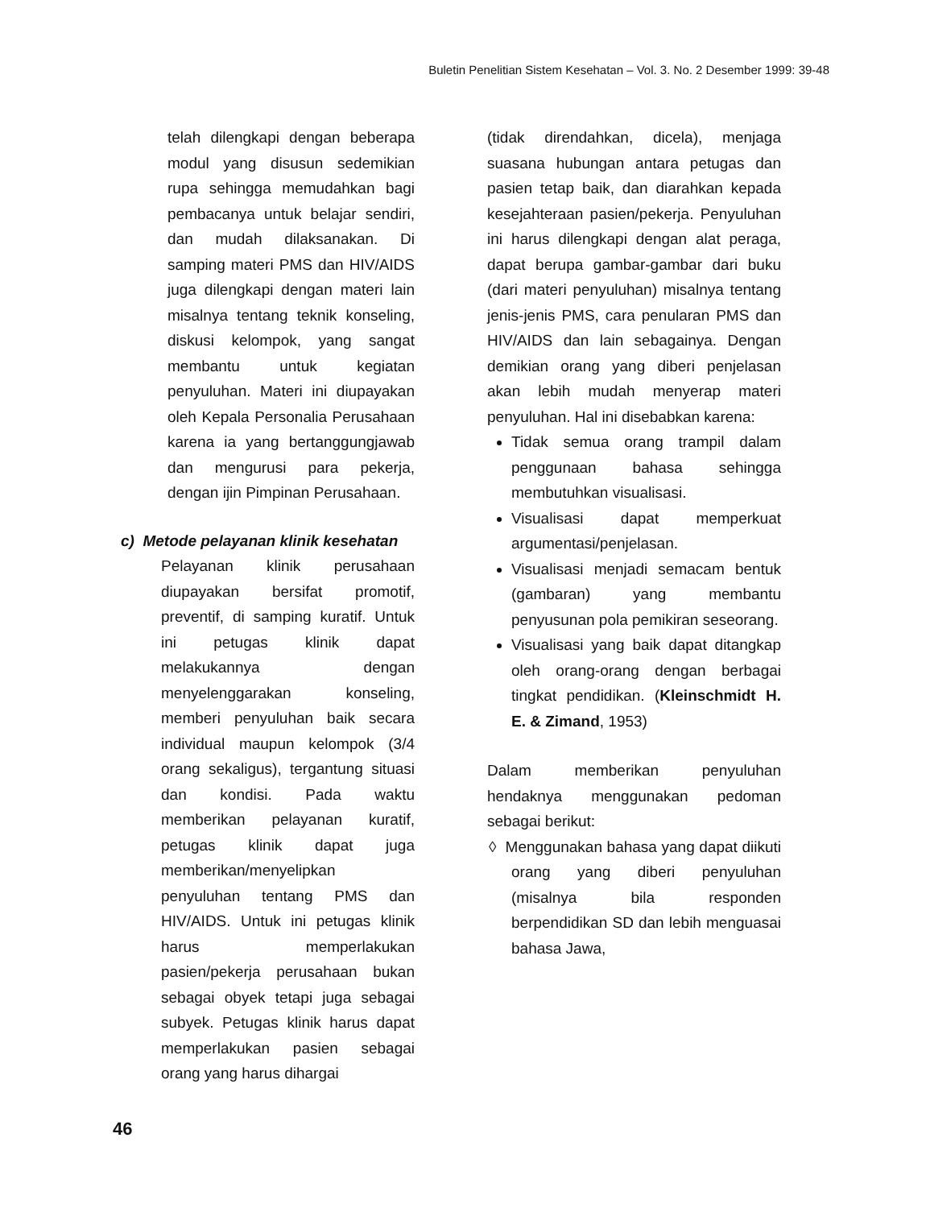Buletin Penelitian Sistem Kesehatan – Vol. 3. No. 2 Desember 1999: 39-48
telah dilengkapi dengan beberapa modul yang disusun sedemikian rupa sehingga memudahkan bagi pembacanya untuk belajar sendiri, dan mudah dilaksanakan. Di samping materi PMS dan HIV/AIDS juga dilengkapi dengan materi lain misalnya tentang teknik konseling, diskusi kelompok, yang sangat membantu untuk kegiatan penyuluhan. Materi ini diupayakan oleh Kepala Personalia Perusahaan karena ia yang bertanggungjawab dan mengurusi para pekerja, dengan ijin Pimpinan Perusahaan.
c) Metode pelayanan klinik kesehatan
Pelayanan klinik perusahaan diupayakan bersifat promotif, preventif, di samping kuratif. Untuk ini petugas klinik dapat melakukannya dengan menyelenggarakan konseling, memberi penyuluhan baik secara individual maupun kelompok (3/4 orang sekaligus), tergantung situasi dan kondisi. Pada waktu memberikan pelayanan kuratif, petugas klinik dapat juga memberikan/menyelipkan penyuluhan tentang PMS dan HIV/AIDS. Untuk ini petugas klinik harus memperlakukan pasien/pekerja perusahaan bukan sebagai obyek tetapi juga sebagai subyek. Petugas klinik harus dapat memperlakukan pasien sebagai orang yang harus dihargai
(tidak direndahkan, dicela), menjaga suasana hubungan antara petugas dan pasien tetap baik, dan diarahkan kepada kesejahteraan pasien/pekerja. Penyuluhan ini harus dilengkapi dengan alat peraga, dapat berupa gambar-gambar dari buku (dari materi penyuluhan) misalnya tentang jenis-jenis PMS, cara penularan PMS dan HIV/AIDS dan lain sebagainya. Dengan demikian orang yang diberi penjelasan akan lebih mudah menyerap materi penyuluhan. Hal ini disebabkan karena:
Tidak semua orang trampil dalam penggunaan bahasa sehingga membutuhkan visualisasi.
Visualisasi dapat memperkuat argumentasi/penjelasan.
Visualisasi menjadi semacam bentuk (gambaran) yang membantu penyusunan pola pemikiran seseorang.
Visualisasi yang baik dapat ditangkap oleh orang-orang dengan berbagai tingkat pendidikan. (Kleinschmidt H. E. & Zimand, 1953)
Dalam memberikan penyuluhan hendaknya menggunakan pedoman sebagai berikut:
◊ Menggunakan bahasa yang dapat diikuti orang yang diberi penyuluhan (misalnya bila responden berpendidikan SD dan lebih menguasai bahasa Jawa,
46